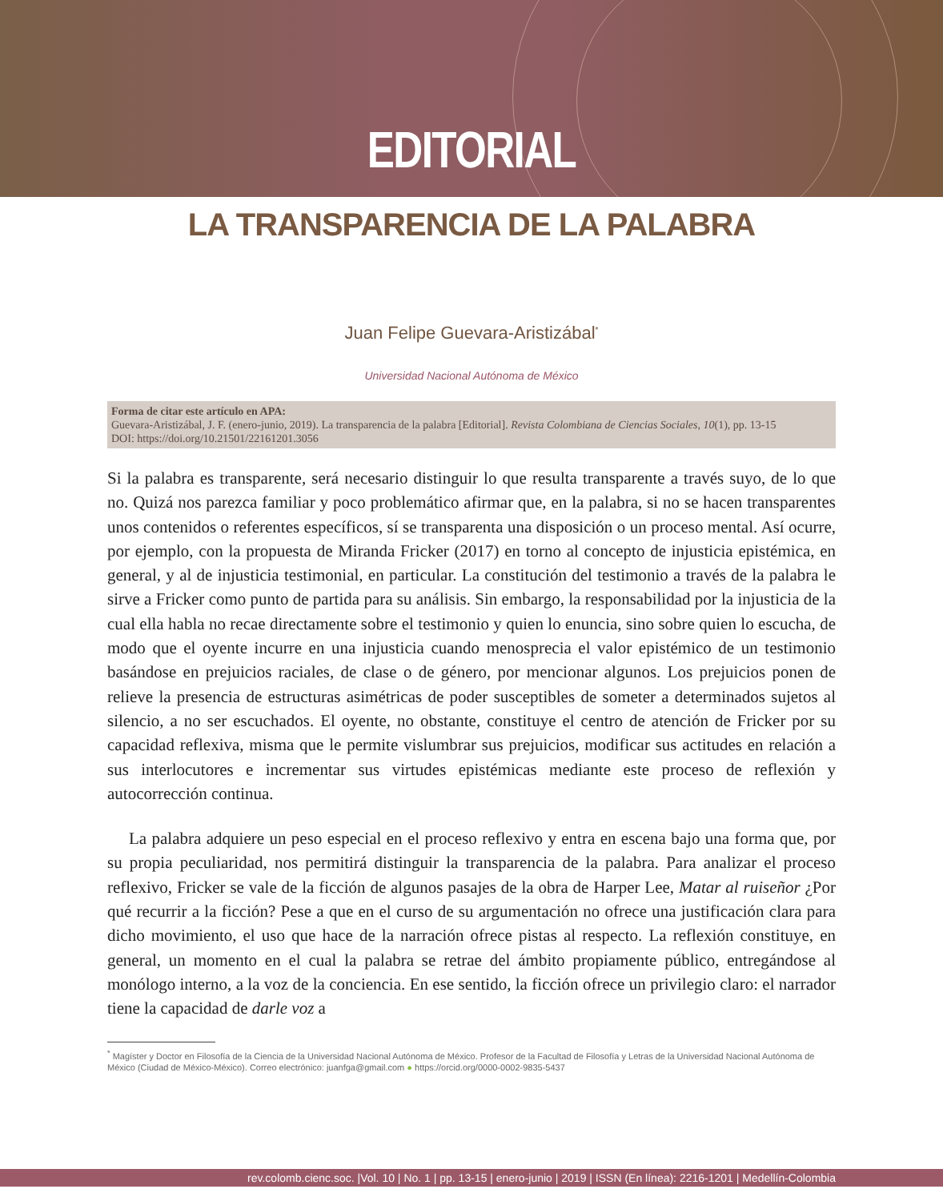EDITORIAL
LA TRANSPARENCIA DE LA PALABRA
Juan Felipe Guevara-Aristizábal<sup>*</sup>
Universidad Nacional Autónoma de México
Forma de citar este artículo en APA:
Guevara-Aristizábal, J. F. (enero-junio, 2019). La transparencia de la palabra [Editorial]. Revista Colombiana de Ciencias Sociales, 10(1), pp. 13-15
DOI: https://doi.org/10.21501/22161201.3056
Si la palabra es transparente, será necesario distinguir lo que resulta transparente a través suyo, de lo que no. Quizá nos parezca familiar y poco problemático afirmar que, en la palabra, si no se hacen transparentes unos contenidos o referentes específicos, sí se transparenta una disposición o un proceso mental. Así ocurre, por ejemplo, con la propuesta de Miranda Fricker (2017) en torno al concepto de injusticia epistémica, en general, y al de injusticia testimonial, en particular. La constitución del testimonio a través de la palabra le sirve a Fricker como punto de partida para su análisis. Sin embargo, la responsabilidad por la injusticia de la cual ella habla no recae directamente sobre el testimonio y quien lo enuncia, sino sobre quien lo escucha, de modo que el oyente incurre en una injusticia cuando menosprecia el valor epistémico de un testimonio basándose en prejuicios raciales, de clase o de género, por mencionar algunos. Los prejuicios ponen de relieve la presencia de estructuras asimétricas de poder susceptibles de someter a determinados sujetos al silencio, a no ser escuchados. El oyente, no obstante, constituye el centro de atención de Fricker por su capacidad reflexiva, misma que le permite vislumbrar sus prejuicios, modificar sus actitudes en relación a sus interlocutores e incrementar sus virtudes epistémicas mediante este proceso de reflexión y autocorrección continua.
La palabra adquiere un peso especial en el proceso reflexivo y entra en escena bajo una forma que, por su propia peculiaridad, nos permitirá distinguir la transparencia de la palabra. Para analizar el proceso reflexivo, Fricker se vale de la ficción de algunos pasajes de la obra de Harper Lee, Matar al ruiseñor ¿Por qué recurrir a la ficción? Pese a que en el curso de su argumentación no ofrece una justificación clara para dicho movimiento, el uso que hace de la narración ofrece pistas al respecto. La reflexión constituye, en general, un momento en el cual la palabra se retrae del ámbito propiamente público, entregándose al monólogo interno, a la voz de la conciencia. En ese sentido, la ficción ofrece un privilegio claro: el narrador tiene la capacidad de darle voz a
<sup>*</sup> Magíster y Doctor en Filosofía de la Ciencia de la Universidad Nacional Autónoma de México. Profesor de la Facultad de Filosofía y Letras de la Universidad Nacional Autónoma de México (Ciudad de México-México). Correo electrónico: juanfga@gmail.com ● https://orcid.org/0000-0002-9835-5437
rev.colomb.cienc.soc. |Vol. 10 | No. 1 | pp. 13-15 | enero-junio | 2019 | ISSN (En línea): 2216-1201 | Medellín-Colombia